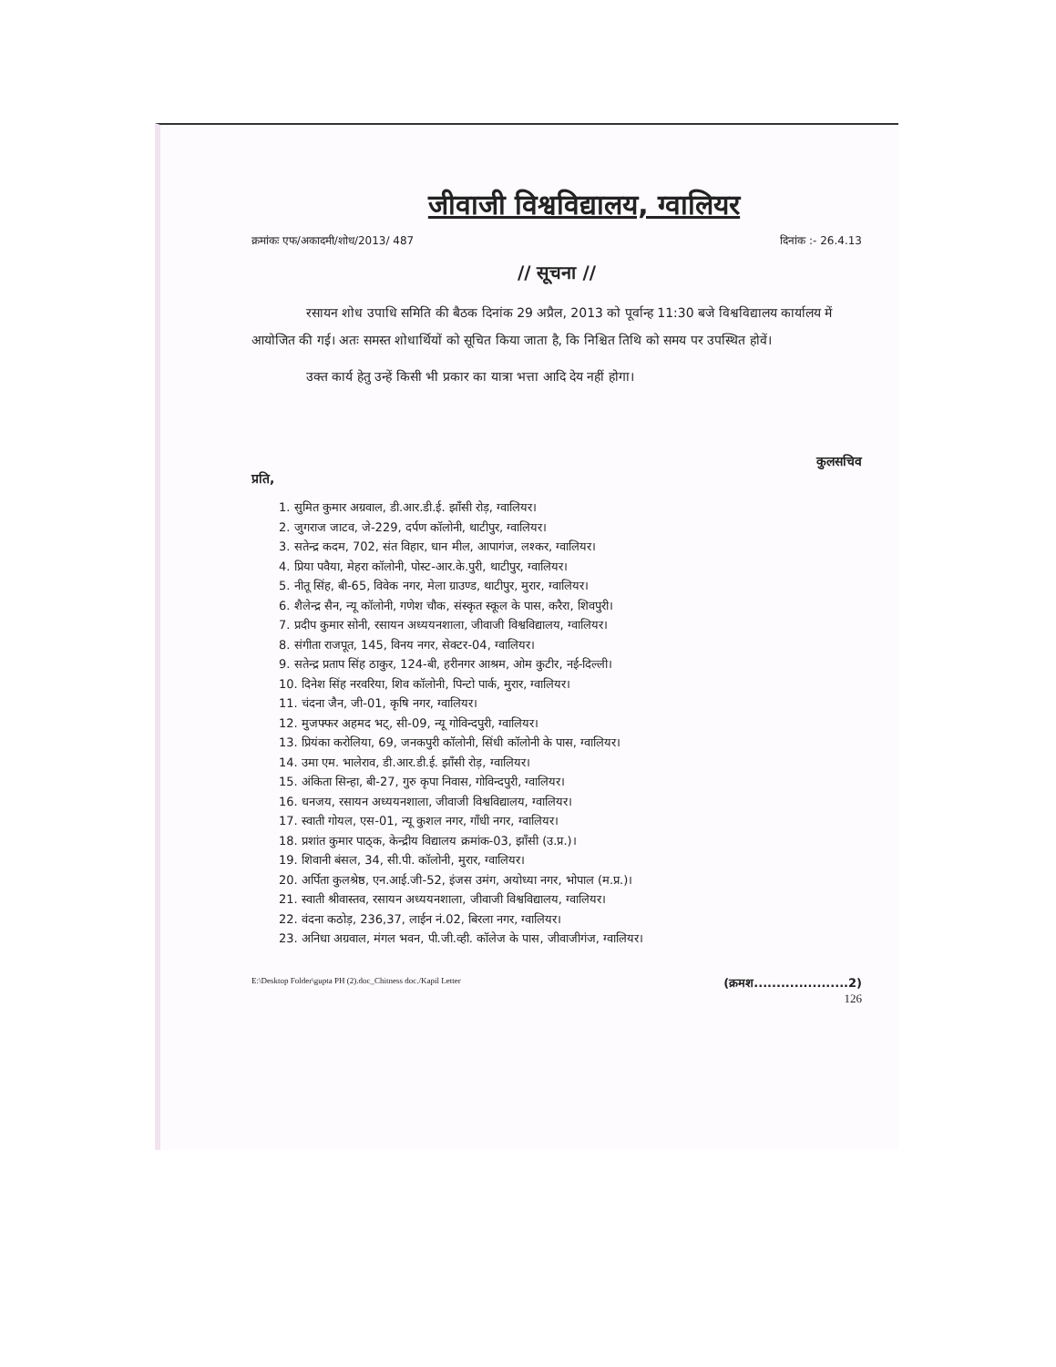जीवाजी विश्वविद्यालय, ग्वालियर
क्रमांकः एफ/अकादमी/शोध/2013/ 487 दिनांक :- 26.4.13
// सूचना //
रसायन शोध उपाधि समिति की बैठक दिनांक 29 अप्रैल, 2013 को पूर्वान्ह 11:30 बजे विश्वविद्यालय कार्यालय में आयोजित की गई। अतः समस्त शोधार्थियों को सूचित किया जाता है, कि निश्चित तिथि को समय पर उपस्थित होवें।
उक्त कार्य हेतु उन्हें किसी भी प्रकार का यात्रा भत्ता आदि देय नहीं होगा।
कुलसचिव
प्रति,
1. सुमित कुमार अग्रवाल, डी.आर.डी.ई. झाँसी रोड़, ग्वालियर।
2. जुगराज जाटव, जे-229, दर्पण कॉलोनी, थाटीपुर, ग्वालियर।
3. सतेन्द्र कदम, 702, संत विहार, धान मील, आपागंज, लश्कर, ग्वालियर।
4. प्रिया पवैया, मेहरा कॉलोनी, पोस्ट-आर.के.पुरी, थाटीपुर, ग्वालियर।
5. नीतू सिंह, बी-65, विवेक नगर, मेला ग्राउण्ड, थाटीपुर, मुरार, ग्वालियर।
6. शैलेन्द्र सैन, न्यू कॉलोनी, गणेश चौक, संस्कृत स्कूल के पास, करैरा, शिवपुरी।
7. प्रदीप कुमार सोनी, रसायन अध्ययनशाला, जीवाजी विश्वविद्यालय, ग्वालियर।
8. संगीता राजपूत, 145, विनय नगर, सेक्टर-04, ग्वालियर।
9. सतेन्द्र प्रताप सिंह ठाकुर, 124-बी, हरीनगर आश्रम, ओम कुटीर, नई-दिल्ली।
10. दिनेश सिंह नरवरिया, शिव कॉलोनी, पिन्टो पार्क, मुरार, ग्वालियर।
11. चंदना जैन, जी-01, कृषि नगर, ग्वालियर।
12. मुजफ्फर अहमद भट्, सी-09, न्यू गोविन्दपुरी, ग्वालियर।
13. प्रियंका करोलिया, 69, जनकपुरी कॉलोनी, सिंधी कॉलोनी के पास, ग्वालियर।
14. उमा एम. भालेराव, डी.आर.डी.ई. झाँसी रोड़, ग्वालियर।
15. अंकिता सिन्हा, बी-27, गुरु कृपा निवास, गोविन्दपुरी, ग्वालियर।
16. धनजय, रसायन अध्ययनशाला, जीवाजी विश्वविद्यालय, ग्वालियर।
17. स्वाती गोयल, एस-01, न्यू कुशल नगर, गाँधी नगर, ग्वालियर।
18. प्रशांत कुमार पाठ्क, केन्द्रीय विद्यालय क्रमांक-03, झाँसी (उ.प्र.)।
19. शिवानी बंसल, 34, सी.पी. कॉलोनी, मुरार, ग्वालियर।
20. अर्पिता कुलश्रेष्ठ, एन.आई.जी-52, इंजस उमंग, अयोध्या नगर, भोपाल (म.प्र.)।
21. स्वाती श्रीवास्तव, रसायन अध्ययनशाला, जीवाजी विश्वविद्यालय, ग्वालियर।
22. वंदना कठोड़, 236,37, लाईन नं.02, बिरला नगर, ग्वालियर।
23. अनिधा अग्रवाल, मंगल भवन, पी.जी.व्ही. कॉलेज के पास, जीवाजीगंज, ग्वालियर।
E:\Desktop Folder\gupta PH (2).doc_Chitness doc./Kapil Letter (क्रमश.....................2)
126